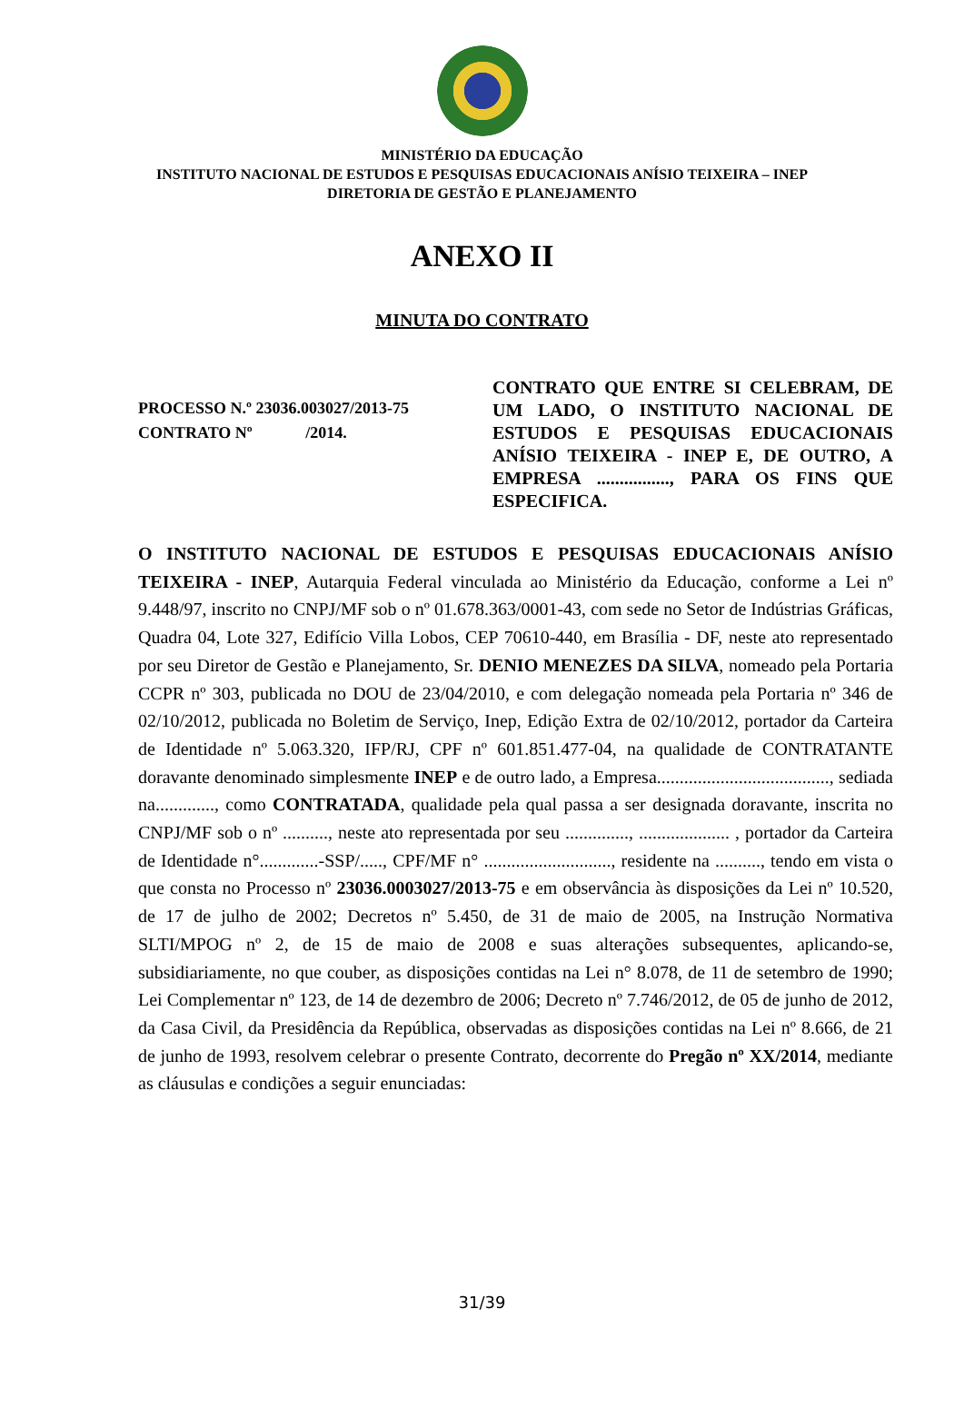MINISTÉRIO DA EDUCAÇÃO
INSTITUTO NACIONAL DE ESTUDOS E PESQUISAS EDUCACIONAIS ANÍSIO TEIXEIRA – INEP
DIRETORIA DE GESTÃO E PLANEJAMENTO
ANEXO II
MINUTA DO CONTRATO
PROCESSO N.º 23036.003027/2013-75
CONTRATO Nº /2014.
CONTRATO QUE ENTRE SI CELEBRAM, DE UM LADO, O INSTITUTO NACIONAL DE ESTUDOS E PESQUISAS EDUCACIONAIS ANÍSIO TEIXEIRA - INEP E, DE OUTRO, A EMPRESA ................, PARA OS FINS QUE ESPECIFICA.
O INSTITUTO NACIONAL DE ESTUDOS E PESQUISAS EDUCACIONAIS ANÍSIO TEIXEIRA - INEP, Autarquia Federal vinculada ao Ministério da Educação, conforme a Lei nº 9.448/97, inscrito no CNPJ/MF sob o nº 01.678.363/0001-43, com sede no Setor de Indústrias Gráficas, Quadra 04, Lote 327, Edifício Villa Lobos, CEP 70610-440, em Brasília - DF, neste ato representado por seu Diretor de Gestão e Planejamento, Sr. DENIO MENEZES DA SILVA, nomeado pela Portaria CCPR nº 303, publicada no DOU de 23/04/2010, e com delegação nomeada pela Portaria nº 346 de 02/10/2012, publicada no Boletim de Serviço, Inep, Edição Extra de 02/10/2012, portador da Carteira de Identidade nº 5.063.320, IFP/RJ, CPF nº 601.851.477-04, na qualidade de CONTRATANTE doravante denominado simplesmente INEP e de outro lado, a Empresa......................................, sediada na............., como CONTRATADA, qualidade pela qual passa a ser designada doravante, inscrita no CNPJ/MF sob o nº .........., neste ato representada por seu .............., .................... , portador da Carteira de Identidade n°.............-SSP/....., CPF/MF n° ............................, residente na .........., tendo em vista o que consta no Processo nº 23036.0003027/2013-75 e em observância às disposições da Lei nº 10.520, de 17 de julho de 2002; Decretos nº 5.450, de 31 de maio de 2005, na Instrução Normativa SLTI/MPOG nº 2, de 15 de maio de 2008 e suas alterações subsequentes, aplicando-se, subsidiariamente, no que couber, as disposições contidas na Lei n° 8.078, de 11 de setembro de 1990; Lei Complementar nº 123, de 14 de dezembro de 2006; Decreto nº 7.746/2012, de 05 de junho de 2012, da Casa Civil, da Presidência da República, observadas as disposições contidas na Lei nº 8.666, de 21 de junho de 1993, resolvem celebrar o presente Contrato, decorrente do Pregão nº XX/2014, mediante as cláusulas e condições a seguir enunciadas:
31/39